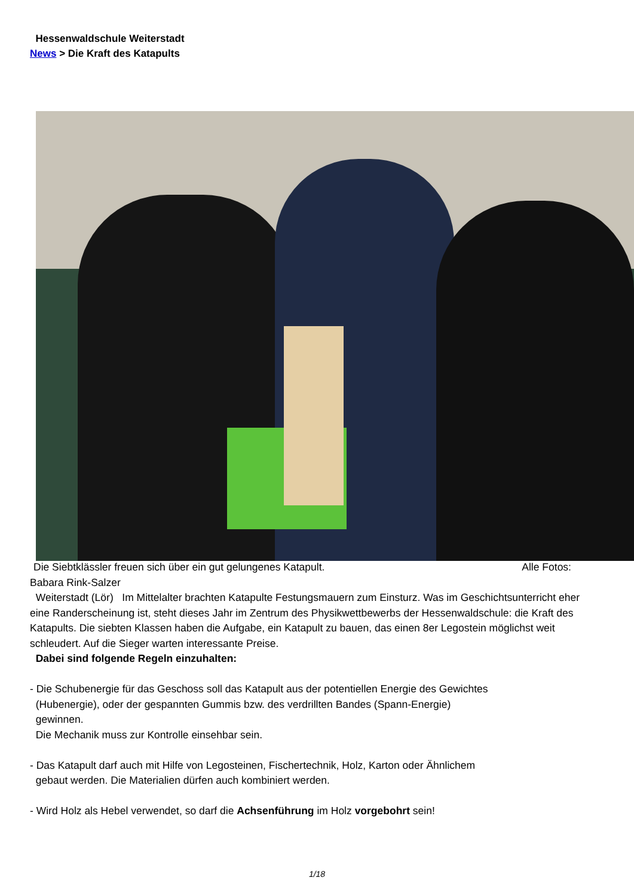Hessenwaldschule Weiterstadt
News > Die Kraft des Katapults
Die Siebtklässler freuen sich über ein gut gelungenes Katapult. Alle Fotos:
Babara Rink-Salzer
Weiterstadt (Lör) Im Mittelalter brachten Katapulte Festungsmauern zum Einsturz. Was im Geschichtsunterricht eher eine Randerscheinung ist, steht dieses Jahr im Zentrum des Physikwettbewerbs der Hessenwaldschule: die Kraft des Katapults. Die siebten Klassen haben die Aufgabe, ein Katapult zu bauen, das einen 8er Legostein möglichst weit schleudert. Auf die Sieger warten interessante Preise.
Dabei sind folgende Regeln einzuhalten:
- Die Schubenergie für das Geschoss soll das Katapult aus der potentiellen Energie des Gewichtes
(Hubenergie), oder der gespannten Gummis bzw. des verdrillten Bandes (Spann-Energie)
gewinnen.
Die Mechanik muss zur Kontrolle einsehbar sein.
- Das Katapult darf auch mit Hilfe von Legosteinen, Fischertechnik, Holz, Karton oder Ähnlichem
gebaut werden. Die Materialien dürfen auch kombiniert werden.
- Wird Holz als Hebel verwendet, so darf die Achsenführung im Holz vorgebohrt sein!
1/18